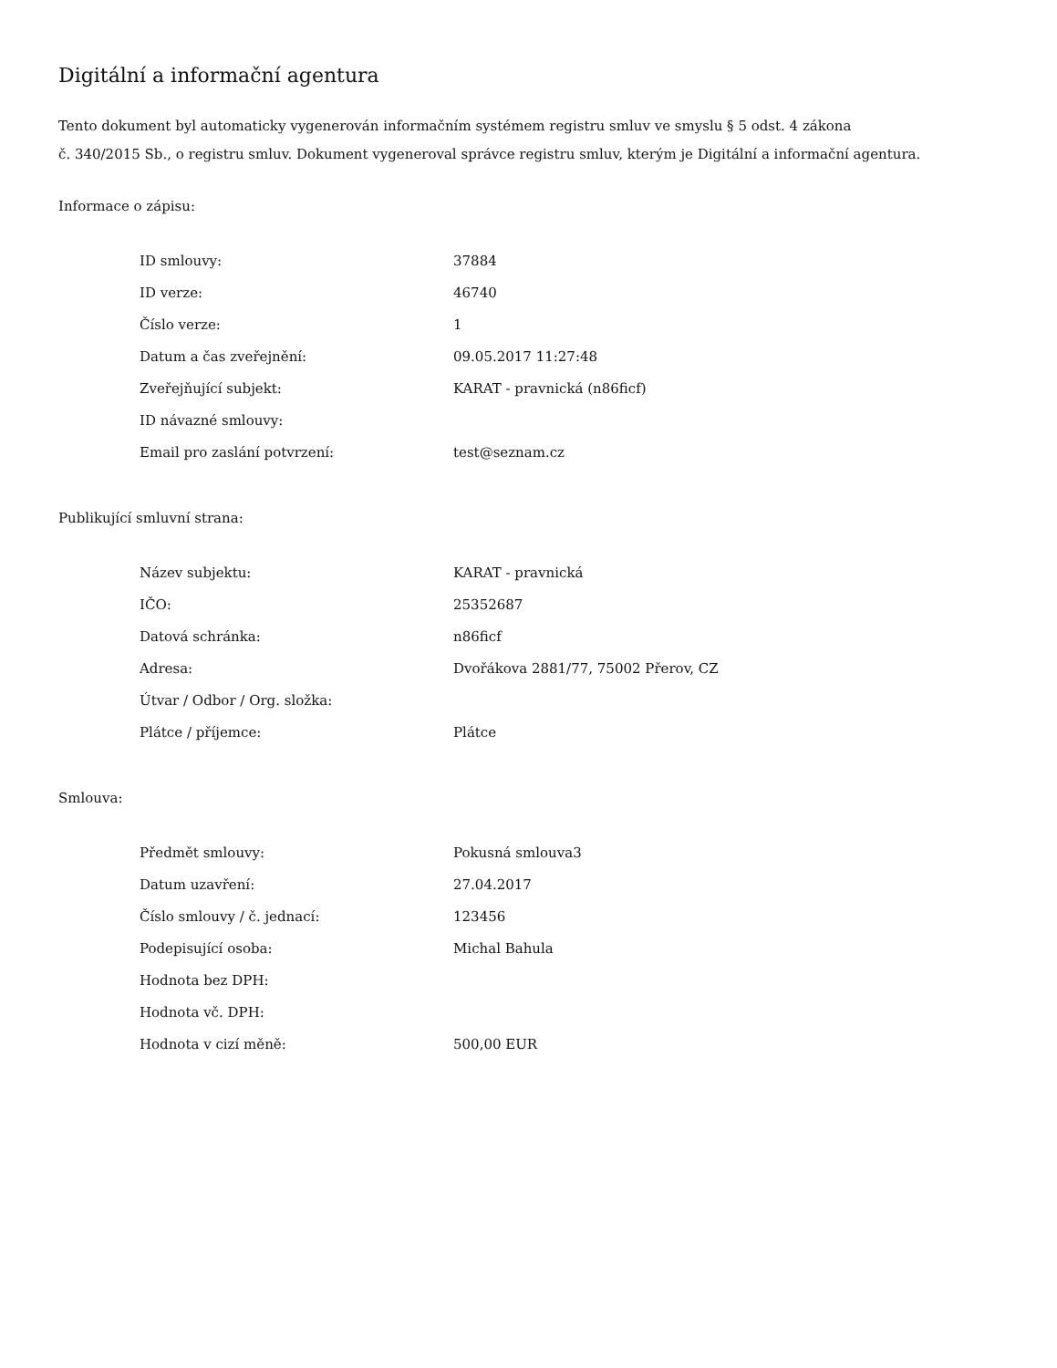Digitální a informační agentura
Tento dokument byl automaticky vygenerován informačním systémem registru smluv ve smyslu § 5 odst. 4 zákona
č. 340/2015 Sb., o registru smluv. Dokument vygeneroval správce registru smluv, kterým je Digitální a informační agentura.
Informace o zápisu:
| ID smlouvy: | 37884 |
| ID verze: | 46740 |
| Číslo verze: | 1 |
| Datum a čas zveřejnění: | 09.05.2017 11:27:48 |
| Zveřejňující subjekt: | KARAT - pravnická (n86ficf) |
| ID návazné smlouvy: | |
| Email pro zaslání potvrzení: | test@seznam.cz |
Publikující smluvní strana:
| Název subjektu: | KARAT - pravnická |
| IČO: | 25352687 |
| Datová schránka: | n86ficf |
| Adresa: | Dvořákova 2881/77, 75002 Přerov, CZ |
| Útvar / Odbor / Org. složka: | |
| Plátce / příjemce: | Plátce |
Smlouva:
| Předmět smlouvy: | Pokusná smlouva3 |
| Datum uzavření: | 27.04.2017 |
| Číslo smlouvy / č. jednací: | 123456 |
| Podepisující osoba: | Michal Bahula |
| Hodnota bez DPH: | |
| Hodnota vč. DPH: | |
| Hodnota v cizí měně: | 500,00 EUR |